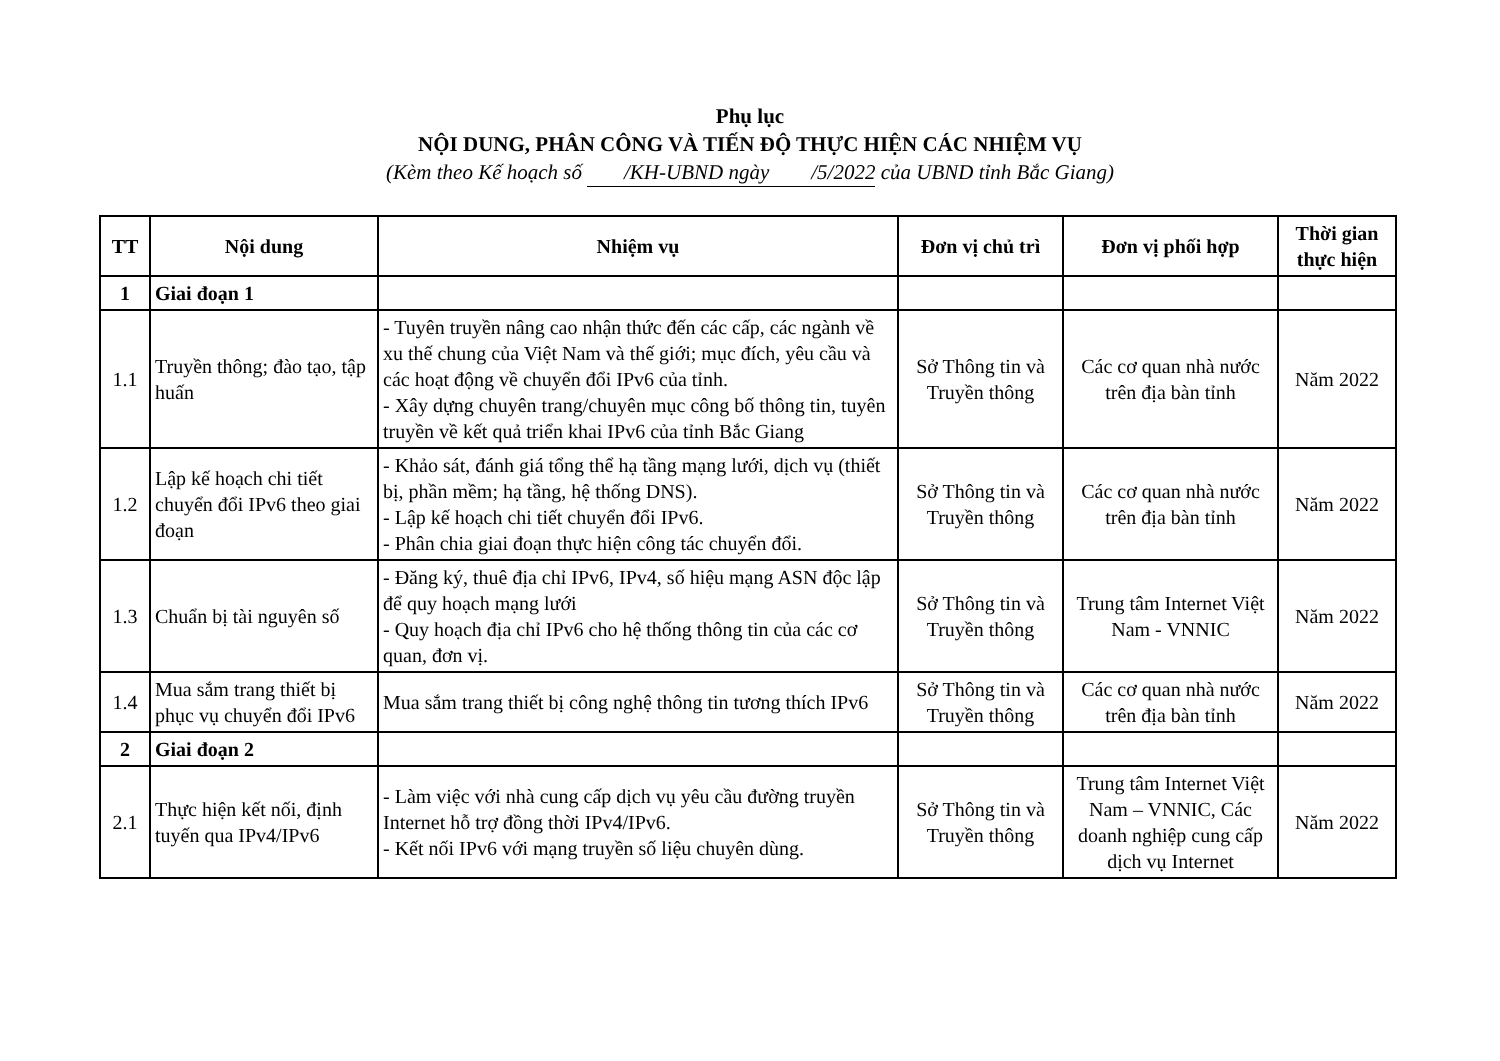Phụ lục
NỘI DUNG, PHÂN CÔNG VÀ TIẾN ĐỘ THỰC HIỆN CÁC NHIỆM VỤ
(Kèm theo Kế hoạch số /KH-UBND ngày /5/2022 của UBND tỉnh Bắc Giang)
| TT | Nội dung | Nhiệm vụ | Đơn vị chủ trì | Đơn vị phối hợp | Thời gian thực hiện |
| --- | --- | --- | --- | --- | --- |
| 1 | Giai đoạn 1 | | | | |
| 1.1 | Truyền thông; đào tạo, tập huấn | - Tuyên truyền nâng cao nhận thức đến các cấp, các ngành về xu thế chung của Việt Nam và thế giới; mục đích, yêu cầu và các hoạt động về chuyển đổi IPv6 của tỉnh. - Xây dựng chuyên trang/chuyên mục công bố thông tin, tuyên truyền về kết quả triển khai IPv6 của tỉnh Bắc Giang | Sở Thông tin và Truyền thông | Các cơ quan nhà nước trên địa bàn tỉnh | Năm 2022 |
| 1.2 | Lập kế hoạch chi tiết chuyển đổi IPv6 theo giai đoạn | - Khảo sát, đánh giá tổng thể hạ tầng mạng lưới, dịch vụ (thiết bị, phần mềm; hạ tầng, hệ thống DNS). - Lập kế hoạch chi tiết chuyển đổi IPv6. - Phân chia giai đoạn thực hiện công tác chuyển đổi. | Sở Thông tin và Truyền thông | Các cơ quan nhà nước trên địa bàn tỉnh | Năm 2022 |
| 1.3 | Chuẩn bị tài nguyên số | - Đăng ký, thuê địa chỉ IPv6, IPv4, số hiệu mạng ASN độc lập để quy hoạch mạng lưới - Quy hoạch địa chỉ IPv6 cho hệ thống thông tin của các cơ quan, đơn vị. | Sở Thông tin và Truyền thông | Trung tâm Internet Việt Nam - VNNIC | Năm 2022 |
| 1.4 | Mua sắm trang thiết bị phục vụ chuyển đổi IPv6 | Mua sắm trang thiết bị công nghệ thông tin tương thích IPv6 | Sở Thông tin và Truyền thông | Các cơ quan nhà nước trên địa bàn tỉnh | Năm 2022 |
| 2 | Giai đoạn 2 | | | | |
| 2.1 | Thực hiện kết nối, định tuyến qua IPv4/IPv6 | - Làm việc với nhà cung cấp dịch vụ yêu cầu đường truyền Internet hỗ trợ đồng thời IPv4/IPv6. - Kết nối IPv6 với mạng truyền số liệu chuyên dùng. | Sở Thông tin và Truyền thông | Trung tâm Internet Việt Nam – VNNIC, Các doanh nghiệp cung cấp dịch vụ Internet | Năm 2022 |